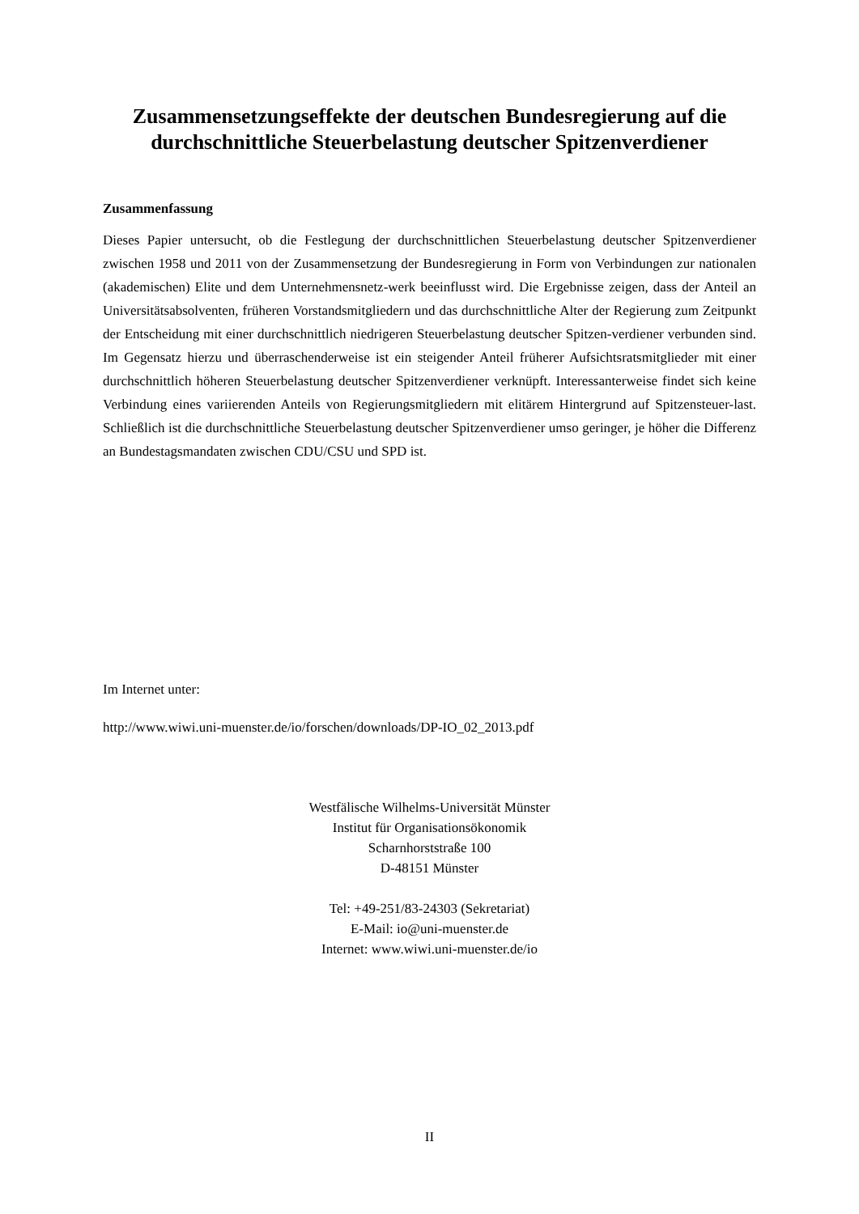Zusammensetzungseffekte der deutschen Bundesregierung auf die durchschnittliche Steuerbelastung deutscher Spitzenverdiener
Zusammenfassung
Dieses Papier untersucht, ob die Festlegung der durchschnittlichen Steuerbelastung deutscher Spitzenverdiener zwischen 1958 und 2011 von der Zusammensetzung der Bundesregierung in Form von Verbindungen zur nationalen (akademischen) Elite und dem Unternehmensnetz-werk beeinflusst wird. Die Ergebnisse zeigen, dass der Anteil an Universitätsabsolventen, früheren Vorstandsmitgliedern und das durchschnittliche Alter der Regierung zum Zeitpunkt der Entscheidung mit einer durchschnittlich niedrigeren Steuerbelastung deutscher Spitzen-verdiener verbunden sind. Im Gegensatz hierzu und überraschenderweise ist ein steigender Anteil früherer Aufsichtsratsmitglieder mit einer durchschnittlich höheren Steuerbelastung deutscher Spitzenverdiener verknüpft. Interessanterweise findet sich keine Verbindung eines variierenden Anteils von Regierungsmitgliedern mit elitärem Hintergrund auf Spitzensteuer-last. Schließlich ist die durchschnittliche Steuerbelastung deutscher Spitzenverdiener umso geringer, je höher die Differenz an Bundestagsmandaten zwischen CDU/CSU und SPD ist.
Im Internet unter:
http://www.wiwi.uni-muenster.de/io/forschen/downloads/DP-IO_02_2013.pdf
Westfälische Wilhelms-Universität Münster
Institut für Organisationsökonomik
Scharnhorststraße 100
D-48151 Münster
Tel: +49-251/83-24303 (Sekretariat)
E-Mail: io@uni-muenster.de
Internet: www.wiwi.uni-muenster.de/io
II